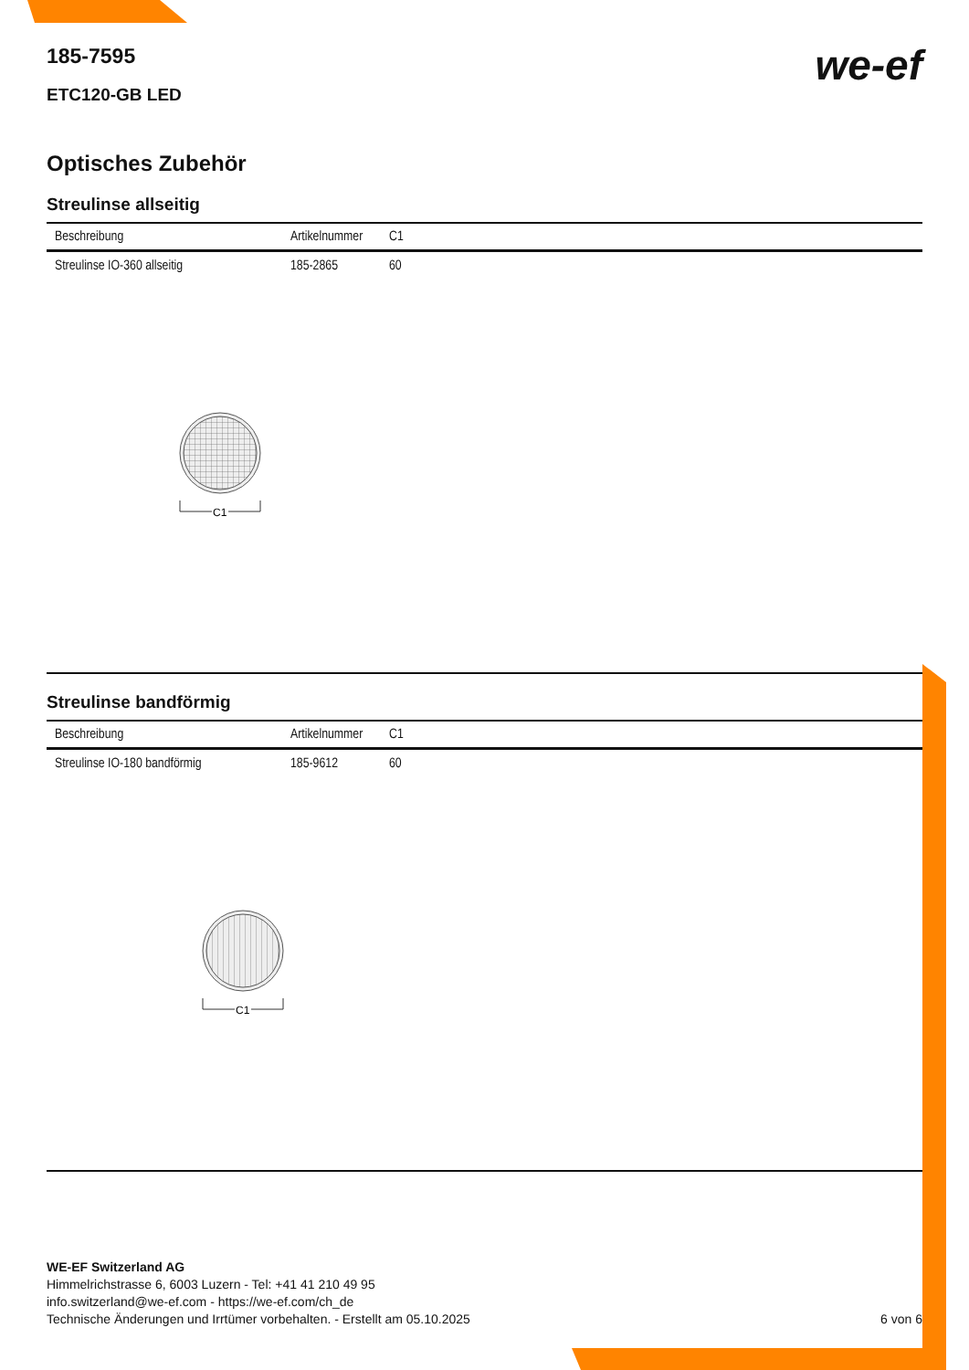185-7595
we-ef
ETC120-GB LED
Optisches Zubehör
Streulinse allseitig
| Beschreibung | Artikelnummer | C1 |
| --- | --- | --- |
| Streulinse IO-360 allseitig | 185-2865 | 60 |
C1
Streulinse bandförmig
| Beschreibung | Artikelnummer | C1 |
| --- | --- | --- |
| Streulinse IO-180 bandförmig | 185-9612 | 60 |
C1
WE-EF Switzerland AG
Himmelrichstrasse 6, 6003 Luzern - Tel: +41 41 210 49 95
info.switzerland@we-ef.com - https://we-ef.com/ch_de
Technische Änderungen und Irrtümer vorbehalten. - Erstellt am 05.10.2025 6 von 6